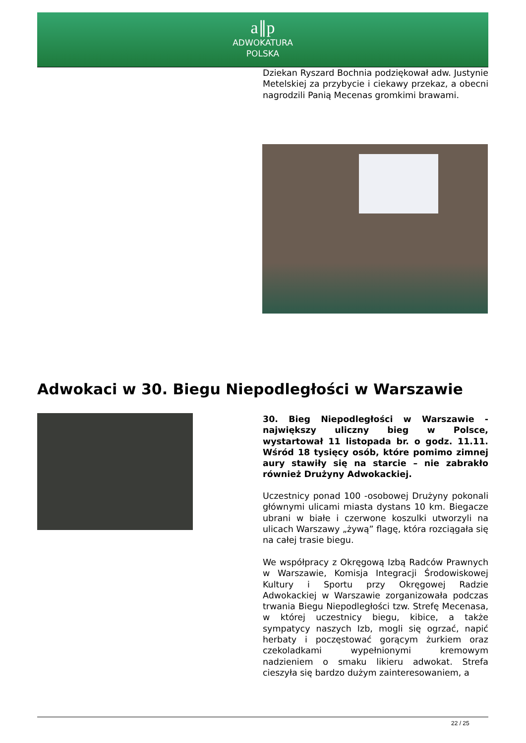a∥p
ADWOKATURA
POLSKA
Dziekan Ryszard Bochnia podziękował adw. Justynie Metelskiej za przybycie i ciekawy przekaz, a obecni nagrodzili Panią Mecenas gromkimi brawami.
Adwokaci w 30. Biegu Niepodległości w Warszawie
30. Bieg Niepodległości w Warszawie - największy uliczny bieg w Polsce, wystartował 11 listopada br. o godz. 11.11. Wśród 18 tysięcy osób, które pomimo zimnej aury stawiły się na starcie – nie zabrakło również Drużyny Adwokackiej.
Uczestnicy ponad 100 -osobowej Drużyny pokonali głównymi ulicami miasta dystans 10 km. Biegacze ubrani w białe i czerwone koszulki utworzyli na ulicach Warszawy „żywą” flagę, która rozciągała się na całej trasie biegu.
We współpracy z Okręgową Izbą Radców Prawnych w Warszawie, Komisja Integracji Środowiskowej Kultury i Sportu przy Okręgowej Radzie Adwokackiej w Warszawie zorganizowała podczas trwania Biegu Niepodległości tzw. Strefę Mecenasa, w której uczestnicy biegu, kibice, a także sympatycy naszych Izb, mogli się ogrzać, napić herbaty i poczęstować gorącym żurkiem oraz czekoladkami wypełnionymi kremowym nadzieniem o smaku likieru adwokat. Strefa cieszyła się bardzo dużym zainteresowaniem, a
22 / 25